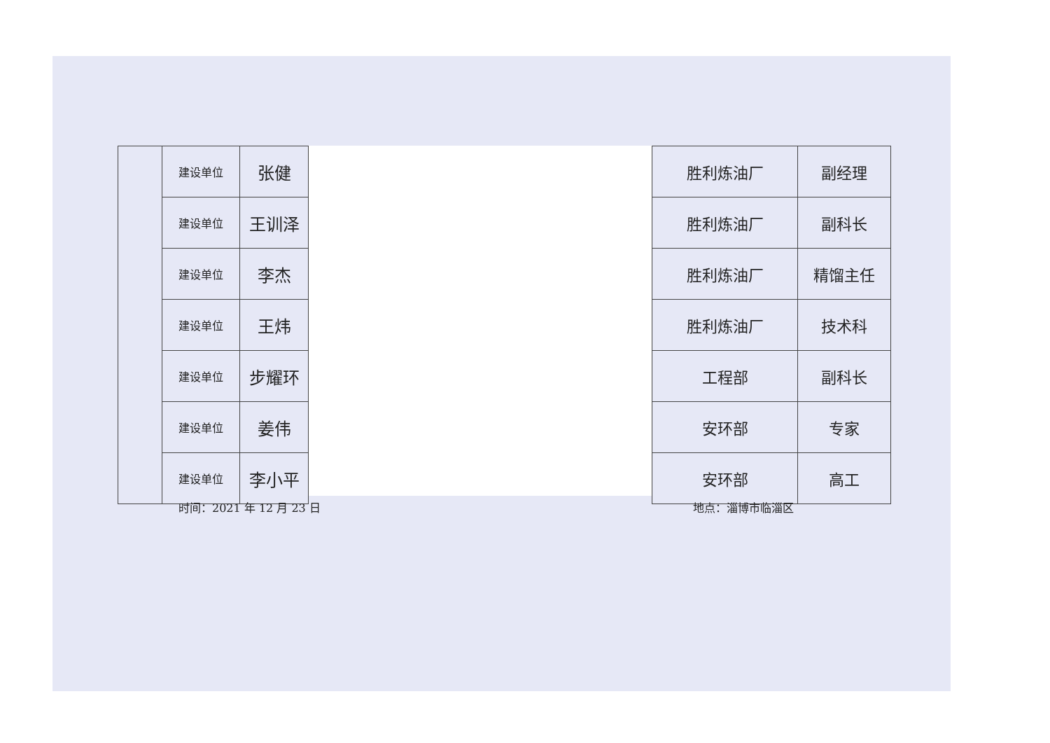| | 建设单位 | 张健 |
| | 建设单位 | 王训泽 |
| | 建设单位 | 李杰 |
| | 建设单位 | 王炜 |
| | 建设单位 | 步耀环 |
| | 建设单位 | 姜伟 |
| | 建设单位 | 李小平 |
| 胜利炼油厂 | 副经理 |
| 胜利炼油厂 | 副科长 |
| 胜利炼油厂 | 精馏主任 |
| 胜利炼油厂 | 技术科 |
| 工程部 | 副科长 |
| 安环部 | 专家 |
| 安环部 | 高工 |
时间：2021 年 12 月 23 日 地点：淄博市临淄区